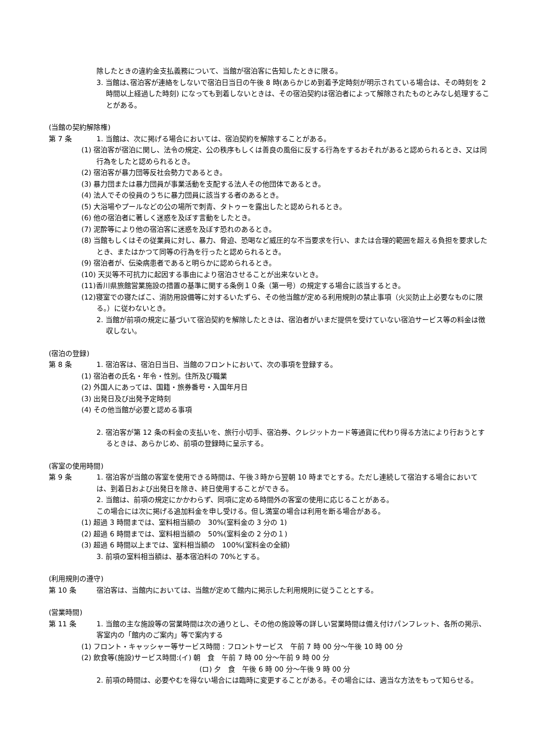除したときの違約金支払義務について、当館が宿泊客に告知したときに限る。
3. 当館は､宿泊客が連絡をしないで宿泊日当日の午後 8 時(あらかじめ到着予定時刻が明示されている場合は、その時刻を 2 時間以上経過した時刻) になっても到着しないときは、その宿泊契約は宿泊者によって解除されたものとみなし処理することがある。
(当館の契約解除権)
第 7 条 1. 当館は、次に掲げる場合においては、宿泊契約を解除することがある。
(1) 宿泊客が宿泊に関し、法令の規定、公の秩序もしくは善良の風俗に反する行為をするおそれがあると認められるとき、又は同行為をしたと認められるとき。
(2) 宿泊客が暴力団等反社会勢力であるとき。
(3) 暴力団または暴力団員が事業活動を支配する法人その他団体であるとき。
(4) 法人でその役員のうちに暴力団員に該当する者のあるとき。
(5) 大浴場やプールなどの公の場所で刺青、タトゥーを露出したと認められるとき。
(6) 他の宿泊者に著しく迷惑を及ぼす言動をしたとき。
(7) 泥酔等により他の宿泊客に迷惑を及ぼす恐れのあるとき。
(8) 当館もしくはその従業員に対し、暴力、脅迫、恐喝など威圧的な不当要求を行い、または合理的範囲を超える負担を要求したとき、またはかつて同等の行為を行ったと認められるとき。
(9) 宿泊者が、伝染病患者であると明らかに認められるとき。
(10) 天災等不可抗力に起因する事由により宿泊させることが出来ないとき。
(11)香川県旅館営業施設の措置の基準に関する条例１０条（第一号）の規定する場合に該当するとき。
(12)寝室での寝たばこ、消防用設備等に対するいたずら、その他当館が定める利用規則の禁止事項（火災防止上必要なものに限る。）に従わないとき。
2. 当館が前項の規定に基づいて宿泊契約を解除したときは、宿泊者がいまだ提供を受けていない宿泊サービス等の料金は徴収しない。
(宿泊の登録)
第 8 条 1. 宿泊客は、宿泊日当日、当館のフロントにおいて、次の事項を登録する。
(1) 宿泊者の氏名・年令・性別。住所及び職業
(2) 外国人にあっては、国籍・旅券番号・入国年月日
(3) 出発日及び出発予定時刻
(4) その他当館が必要と認める事項
2. 宿泊客が第 12 条の料金の支払いを、旅行小切手、宿泊券、クレジットカード等通貨に代わり得る方法により行おうとするときは、あらかじめ、前項の登録時に呈示する。
(客室の使用時間)
第 9 条 1. 宿泊客が当館の客室を使用できる時間は、午後３時から翌朝 10 時までとする。ただし連続して宿泊する場合においては、到着日および出発日を除き、終日使用することができる。
2. 当館は、前項の規定にかかわらず、同項に定める時間外の客室の使用に応じることがある。
この場合には次に掲げる追加料金を申し受ける。但し満室の場合は利用を断る場合がある。
(1) 超過 3 時間までは、室料相当額の　30%(室料金の 3 分の 1)
(2) 超過 6 時間までは、室料相当額の　50%(室料金の 2 分の１)
(3) 超過 6 時間以上までは、室料相当額の　100%(室料金の全額)
3. 前項の室料相当額は、基本宿泊料の 70%とする。
(利用規則の遵守)
第 10 条 宿泊客は、当館内においては、当館が定めて館内に掲示した利用規則に従うこととする。
(営業時間)
第 11 条 1. 当館の主な施設等の営業時間は次の通りとし、その他の施設等の詳しい営業時間は備え付けパンフレット、各所の掲示、客室内の「館内のご案内」等で案内する
(1) フロント・キャッシャー等サービス時間 : フロントサービス　午前 7 時 00 分～午後 10 時 00 分
(2) 飲食等(施設)サービス時間:(イ) 朝　食　午前 7 時 00 分～午前 9 時 00 分
(ロ) 夕　食　午後 6 時 00 分～午後 9 時 00 分
2. 前項の時間は、必要やむを得ない場合には臨時に変更することがある。その場合には、適当な方法をもって知らせる。